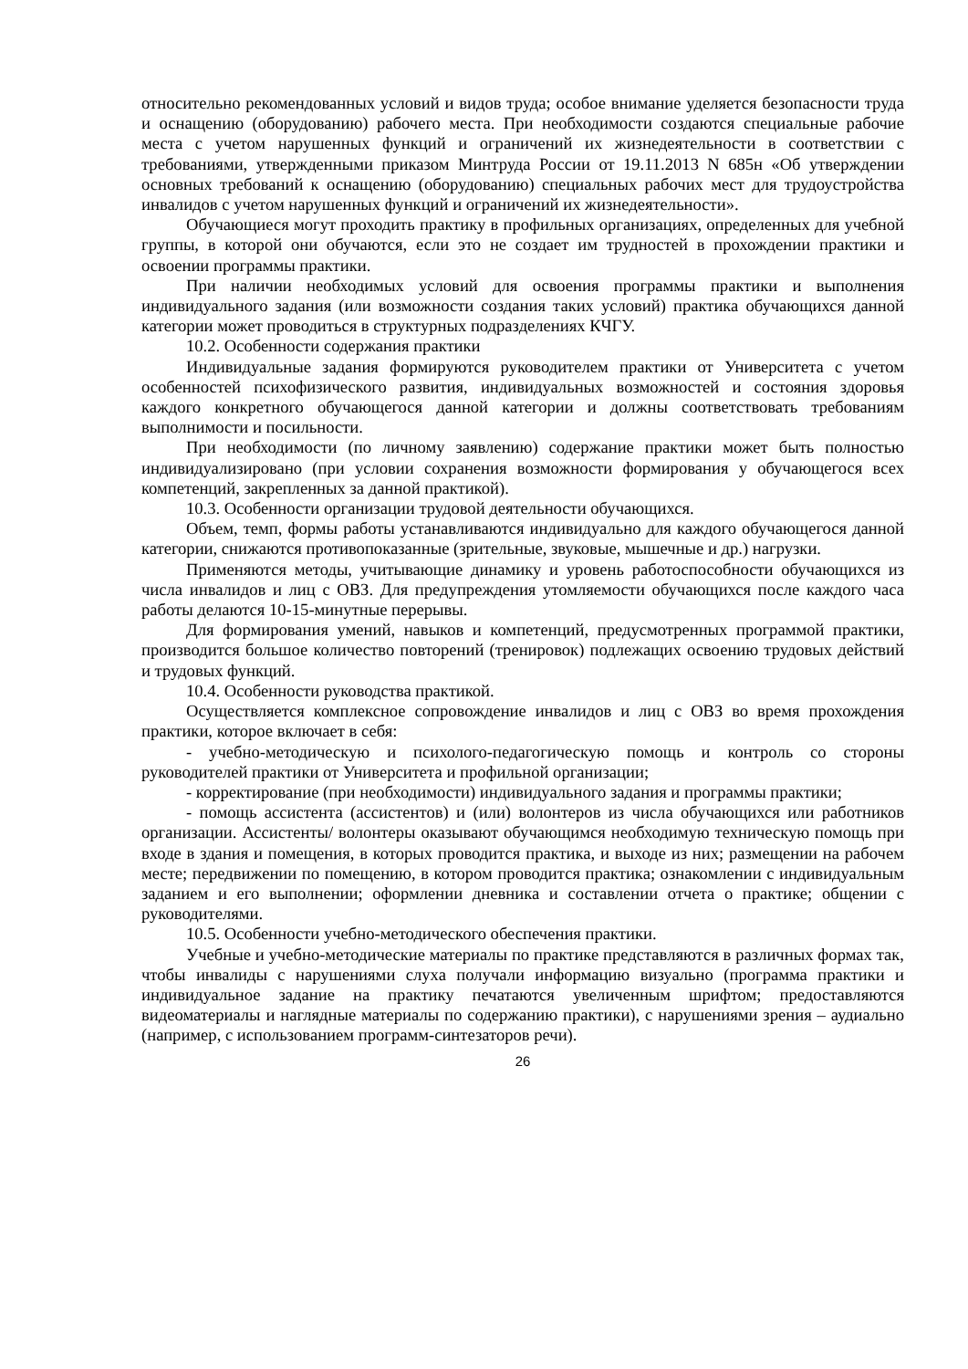относительно рекомендованных условий и видов труда; особое внимание уделяется безопасности труда и оснащению (оборудованию) рабочего места. При необходимости создаются специальные рабочие места с учетом нарушенных функций и ограничений их жизнедеятельности в соответствии с требованиями, утвержденными приказом Минтруда России от 19.11.2013 N 685н «Об утверждении основных требований к оснащению (оборудованию) специальных рабочих мест для трудоустройства инвалидов с учетом нарушенных функций и ограничений их жизнедеятельности».
Обучающиеся могут проходить практику в профильных организациях, определенных для учебной группы, в которой они обучаются, если это не создает им трудностей в прохождении практики и освоении программы практики.
При наличии необходимых условий для освоения программы практики и выполнения индивидуального задания (или возможности создания таких условий) практика обучающихся данной категории может проводиться в структурных подразделениях КЧГУ.
10.2. Особенности содержания практики
Индивидуальные задания формируются руководителем практики от Университета с учетом особенностей психофизического развития, индивидуальных возможностей и состояния здоровья каждого конкретного обучающегося данной категории и должны соответствовать требованиям выполнимости и посильности.
При необходимости (по личному заявлению) содержание практики может быть полностью индивидуализировано (при условии сохранения возможности формирования у обучающегося всех компетенций, закрепленных за данной практикой).
10.3. Особенности организации трудовой деятельности обучающихся.
Объем, темп, формы работы устанавливаются индивидуально для каждого обучающегося данной категории, снижаются противопоказанные (зрительные, звуковые, мышечные и др.) нагрузки.
Применяются методы, учитывающие динамику и уровень работоспособности обучающихся из числа инвалидов и лиц с ОВЗ. Для предупреждения утомляемости обучающихся после каждого часа работы делаются 10-15-минутные перерывы.
Для формирования умений, навыков и компетенций, предусмотренных программой практики, производится большое количество повторений (тренировок) подлежащих освоению трудовых действий и трудовых функций.
10.4. Особенности руководства практикой.
Осуществляется комплексное сопровождение инвалидов и лиц с ОВЗ во время прохождения практики, которое включает в себя:
- учебно-методическую и психолого-педагогическую помощь и контроль со стороны руководителей практики от Университета и профильной организации;
- корректирование (при необходимости) индивидуального задания и программы практики;
- помощь ассистента (ассистентов) и (или) волонтеров из числа обучающихся или работников организации. Ассистенты/ волонтеры оказывают обучающимся необходимую техническую помощь при входе в здания и помещения, в которых проводится практика, и выходе из них; размещении на рабочем месте; передвижении по помещению, в котором проводится практика; ознакомлении с индивидуальным заданием и его выполнении; оформлении дневника и составлении отчета о практике; общении с руководителями.
10.5. Особенности учебно-методического обеспечения практики.
Учебные и учебно-методические материалы по практике представляются в различных формах так, чтобы инвалиды с нарушениями слуха получали информацию визуально (программа практики и индивидуальное задание на практику печатаются увеличенным шрифтом; предоставляются видеоматериалы и наглядные материалы по содержанию практики), с нарушениями зрения – аудиально (например, с использованием программ-синтезаторов речи).
26